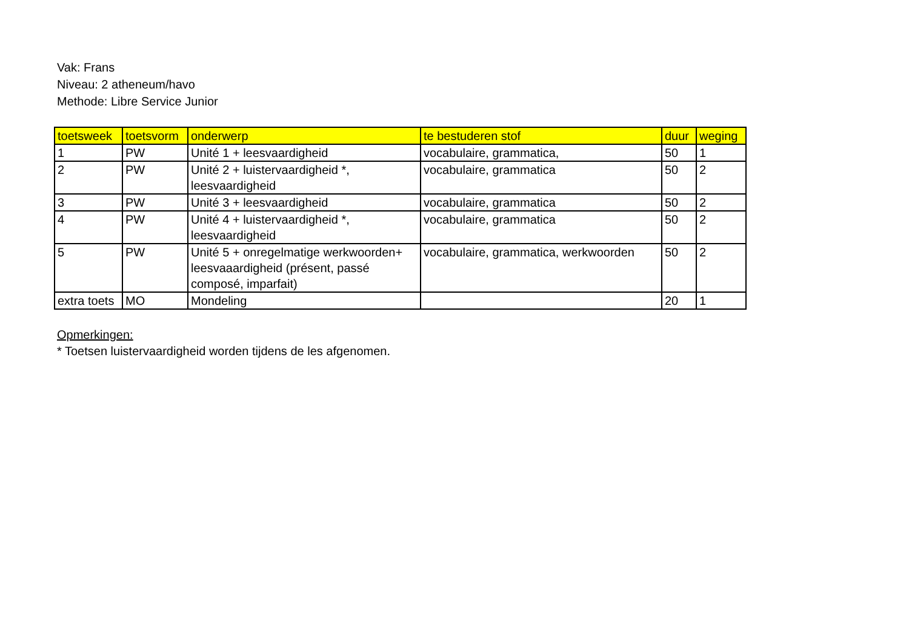Vak: Frans
Niveau: 2 atheneum/havo
Methode: Libre Service Junior
| toetsweek | toetsvorm | onderwerp | te bestuderen stof | duur | weging |
| --- | --- | --- | --- | --- | --- |
| 1 | PW | Unité 1 + leesvaardigheid | vocabulaire, grammatica, | 50 | 1 |
| 2 | PW | Unité 2 + luistervaardigheid *, leesvaardigheid | vocabulaire, grammatica | 50 | 2 |
| 3 | PW | Unité 3 + leesvaardigheid | vocabulaire, grammatica | 50 | 2 |
| 4 | PW | Unité 4 + luistervaardigheid *, leesvaardigheid | vocabulaire, grammatica | 50 | 2 |
| 5 | PW | Unité 5 + onregelmatige werkwoorden+ leesvaaardigheid (présent, passé composé, imparfait) | vocabulaire, grammatica, werkwoorden | 50 | 2 |
| extra toets | MO | Mondeling | | 20 | 1 |
Opmerkingen:
* Toetsen luistervaardigheid worden tijdens de les afgenomen.